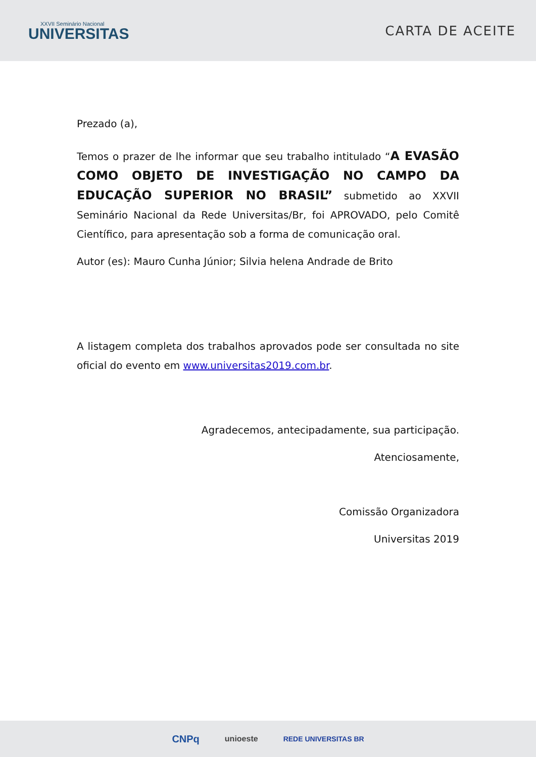XXVII Seminário Nacional
UNIVERSITAS
CARTA DE ACEITE
Prezado (a),
Temos o prazer de lhe informar que seu trabalho intitulado “A EVASÃO COMO OBJETO DE INVESTIGAÇÃO NO CAMPO DA EDUCAÇÃO SUPERIOR NO BRASIL” submetido ao XXVII Seminário Nacional da Rede Universitas/Br, foi APROVADO, pelo Comitê Científico, para apresentação sob a forma de comunicação oral.
Autor (es): Mauro Cunha Júnior; Silvia helena Andrade de Brito
A listagem completa dos trabalhos aprovados pode ser consultada no site oficial do evento em www.universitas2019.com.br.
Agradecemos, antecipadamente, sua participação.
Atenciosamente,
Comissão Organizadora
Universitas 2019
CNPq unioeste REDE UNIVERSITAS BR